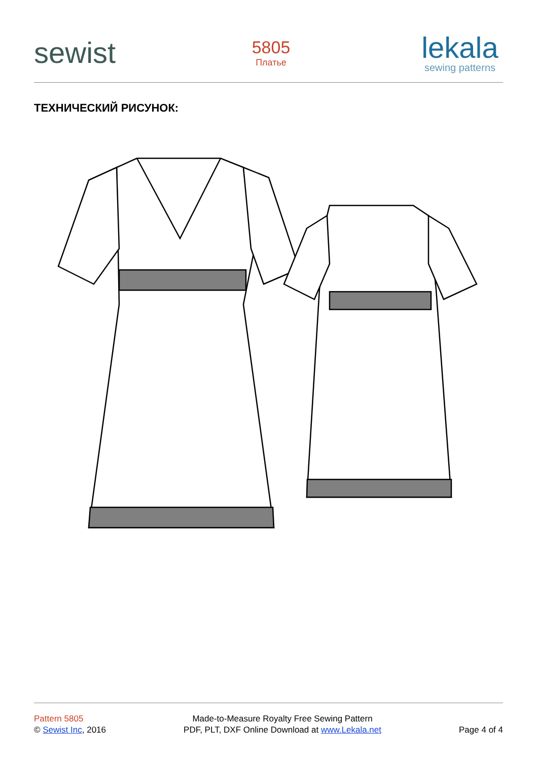sewist
5805
Платье
lekala
sewing patterns
ТЕХНИЧЕСКИЙ РИСУНОК:
Pattern 5805
© Sewist Inc, 2016
Made-to-Measure Royalty Free Sewing Pattern
PDF, PLT, DXF Online Download at www.Lekala.net
Page 4 of 4